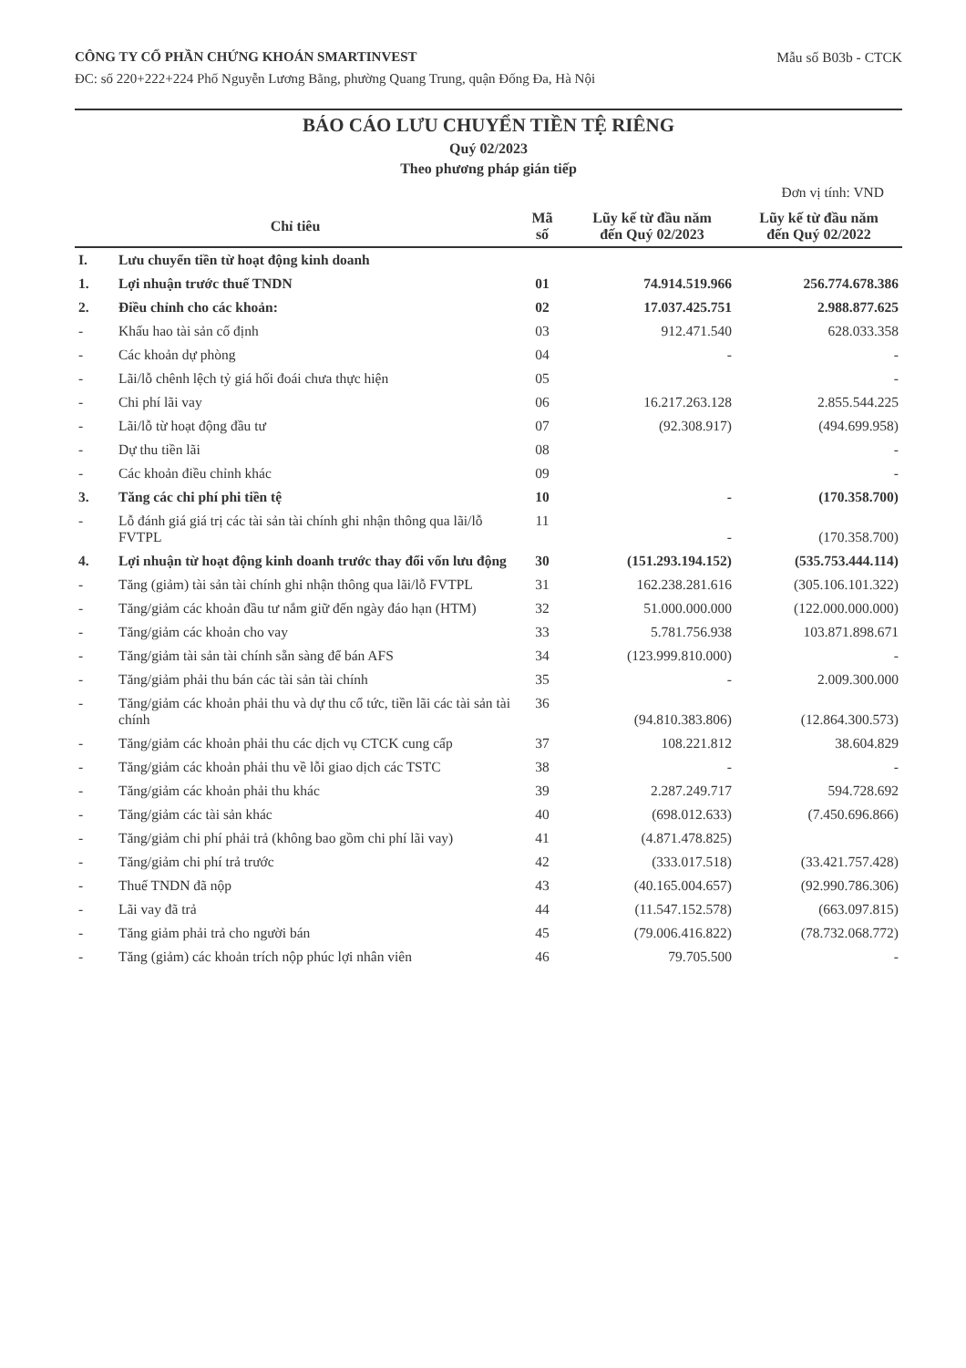CÔNG TY CỔ PHẦN CHỨNG KHOÁN SMARTINVEST
Mẫu số B03b - CTCK
ĐC: số 220+222+224 Phố Nguyễn Lương Bằng, phường Quang Trung, quận Đống Đa, Hà Nội
BÁO CÁO LƯU CHUYỂN TIỀN TỆ RIÊNG
Quý 02/2023
Theo phương pháp gián tiếp
Đơn vị tính: VND
| Chỉ tiêu | | Mã số | Lũy kế từ đầu năm đến Quý 02/2023 | Lũy kế từ đầu năm đến Quý 02/2022 |
| --- | --- | --- | --- | --- |
| I. | Lưu chuyển tiền từ hoạt động kinh doanh | | | |
| 1. | Lợi nhuận trước thuế TNDN | 01 | 74.914.519.966 | 256.774.678.386 |
| 2. | Điều chỉnh cho các khoản: | 02 | 17.037.425.751 | 2.988.877.625 |
| - | Khấu hao tài sản cố định | 03 | 912.471.540 | 628.033.358 |
| - | Các khoản dự phòng | 04 | - | - |
| - | Lãi/lỗ chênh lệch tỷ giá hối đoái chưa thực hiện | 05 | | - |
| - | Chi phí lãi vay | 06 | 16.217.263.128 | 2.855.544.225 |
| - | Lãi/lỗ từ hoạt động đầu tư | 07 | (92.308.917) | (494.699.958) |
| - | Dự thu tiền lãi | 08 | | - |
| - | Các khoản điều chỉnh khác | 09 | | - |
| 3. | Tăng các chi phí phi tiền tệ | 10 | - | (170.358.700) |
| - | Lỗ đánh giá giá trị các tài sản tài chính ghi nhận thông qua lãi/lỗ FVTPL | 11 | - | (170.358.700) |
| 4. | Lợi nhuận từ hoạt động kinh doanh trước thay đổi vốn lưu động | 30 | (151.293.194.152) | (535.753.444.114) |
| - | Tăng (giảm) tài sản tài chính ghi nhận thông qua lãi/lỗ FVTPL | 31 | 162.238.281.616 | (305.106.101.322) |
| - | Tăng/giảm các khoản đầu tư nắm giữ đến ngày đáo hạn (HTM) | 32 | 51.000.000.000 | (122.000.000.000) |
| - | Tăng/giảm các khoản cho vay | 33 | 5.781.756.938 | 103.871.898.671 |
| - | Tăng/giảm tài sản tài chính sẵn sàng để bán AFS | 34 | (123.999.810.000) | - |
| - | Tăng/giảm phải thu bán các tài sản tài chính | 35 | - | 2.009.300.000 |
| - | Tăng/giảm các khoản phải thu và dự thu cổ tức, tiền lãi các tài sản tài chính | 36 | (94.810.383.806) | (12.864.300.573) |
| - | Tăng/giảm các khoản phải thu các dịch vụ CTCK cung cấp | 37 | 108.221.812 | 38.604.829 |
| - | Tăng/giảm các khoản phải thu về lỗi giao dịch các TSTC | 38 | - | - |
| - | Tăng/giảm các khoản phải thu khác | 39 | 2.287.249.717 | 594.728.692 |
| - | Tăng/giảm các tài sản khác | 40 | (698.012.633) | (7.450.696.866) |
| - | Tăng/giảm chi phí phải trả (không bao gồm chi phí lãi vay) | 41 | (4.871.478.825) | |
| - | Tăng/giảm chi phí trả trước | 42 | (333.017.518) | (33.421.757.428) |
| - | Thuế TNDN đã nộp | 43 | (40.165.004.657) | (92.990.786.306) |
| - | Lãi vay đã trả | 44 | (11.547.152.578) | (663.097.815) |
| - | Tăng giảm phải trả cho người bán | 45 | (79.006.416.822) | (78.732.068.772) |
| - | Tăng (giảm) các khoản trích nộp phúc lợi nhân viên | 46 | 79.705.500 | - |